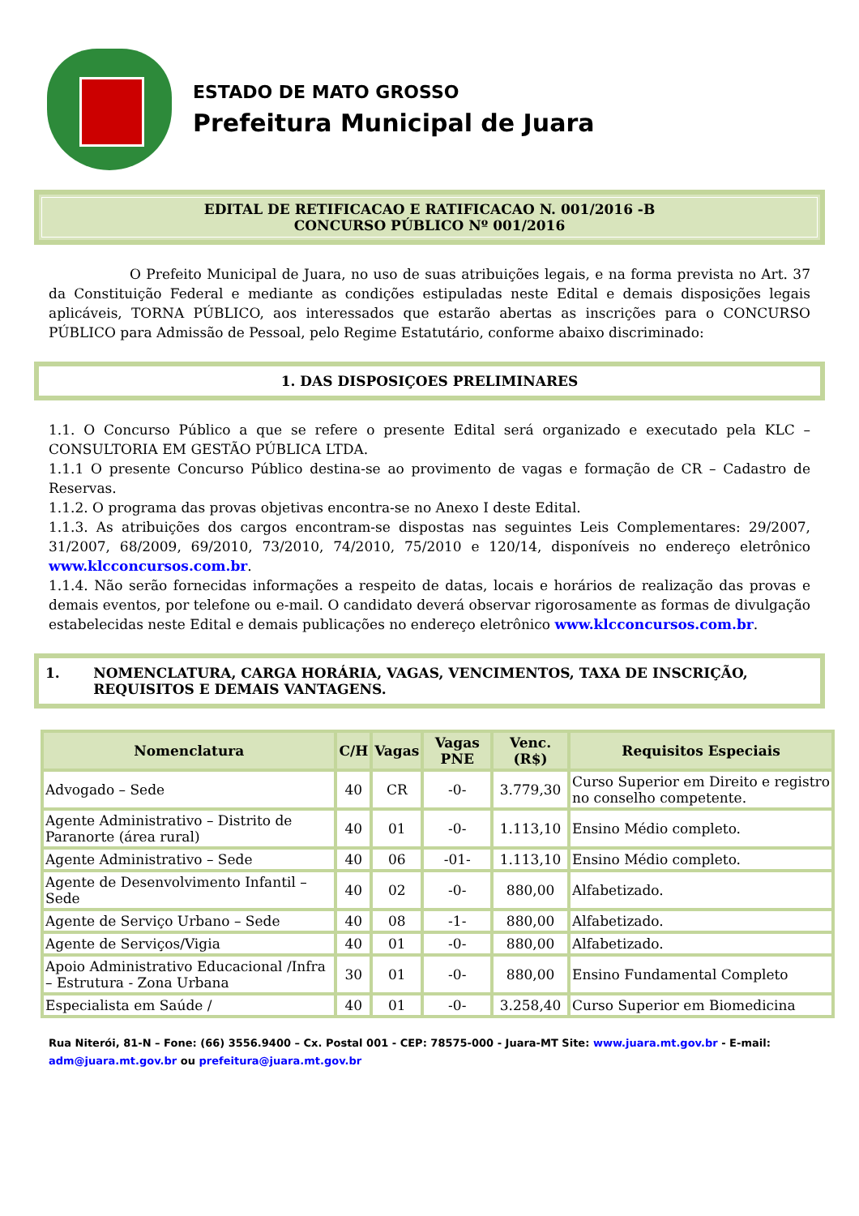ESTADO DE MATO GROSSO
Prefeitura Municipal de Juara
EDITAL DE RETIFICACAO E RATIFICACAO N. 001/2016 -B
CONCURSO PÚBLICO Nº 001/2016
O Prefeito Municipal de Juara, no uso de suas atribuições legais, e na forma prevista no Art. 37 da Constituição Federal e mediante as condições estipuladas neste Edital e demais disposições legais aplicáveis, TORNA PÚBLICO, aos interessados que estarão abertas as inscrições para o CONCURSO PÚBLICO para Admissão de Pessoal, pelo Regime Estatutário, conforme abaixo discriminado:
1. DAS DISPOSIÇOES PRELIMINARES
1.1. O Concurso Público a que se refere o presente Edital será organizado e executado pela KLC – CONSULTORIA EM GESTÃO PÚBLICA LTDA.
1.1.1 O presente Concurso Público destina-se ao provimento de vagas e formação de CR – Cadastro de Reservas.
1.1.2. O programa das provas objetivas encontra-se no Anexo I deste Edital.
1.1.3. As atribuições dos cargos encontram-se dispostas nas seguintes Leis Complementares: 29/2007, 31/2007, 68/2009, 69/2010, 73/2010, 74/2010, 75/2010 e 120/14, disponíveis no endereço eletrônico www.klcconcursos.com.br.
1.1.4. Não serão fornecidas informações a respeito de datas, locais e horários de realização das provas e demais eventos, por telefone ou e-mail. O candidato deverá observar rigorosamente as formas de divulgação estabelecidas neste Edital e demais publicações no endereço eletrônico www.klcconcursos.com.br.
1. NOMENCLATURA, CARGA HORÁRIA, VAGAS, VENCIMENTOS, TAXA DE INSCRIÇÃO,
REQUISITOS E DEMAIS VANTAGENS.
| Nomenclatura | C/H | Vagas | Vagas PNE | Venc. (R$) | Requisitos Especiais |
| --- | --- | --- | --- | --- | --- |
| Advogado – Sede | 40 | CR | -0- | 3.779,30 | Curso Superior em Direito e registro no conselho competente. |
| Agente Administrativo – Distrito de Paranorte (área rural) | 40 | 01 | -0- | 1.113,10 | Ensino Médio completo. |
| Agente Administrativo – Sede | 40 | 06 | -01- | 1.113,10 | Ensino Médio completo. |
| Agente de Desenvolvimento Infantil – Sede | 40 | 02 | -0- | 880,00 | Alfabetizado. |
| Agente de Serviço Urbano – Sede | 40 | 08 | -1- | 880,00 | Alfabetizado. |
| Agente de Serviços/Vigia | 40 | 01 | -0- | 880,00 | Alfabetizado. |
| Apoio Administrativo Educacional /Infra – Estrutura - Zona Urbana | 30 | 01 | -0- | 880,00 | Ensino Fundamental Completo |
| Especialista em Saúde / | 40 | 01 | -0- | 3.258,40 | Curso Superior em Biomedicina |
Rua Niterói, 81-N – Fone: (66) 3556.9400 – Cx. Postal 001 - CEP: 78575-000 - Juara-MT Site: www.juara.mt.gov.br - E-mail: adm@juara.mt.gov.br ou prefeitura@juara.mt.gov.br